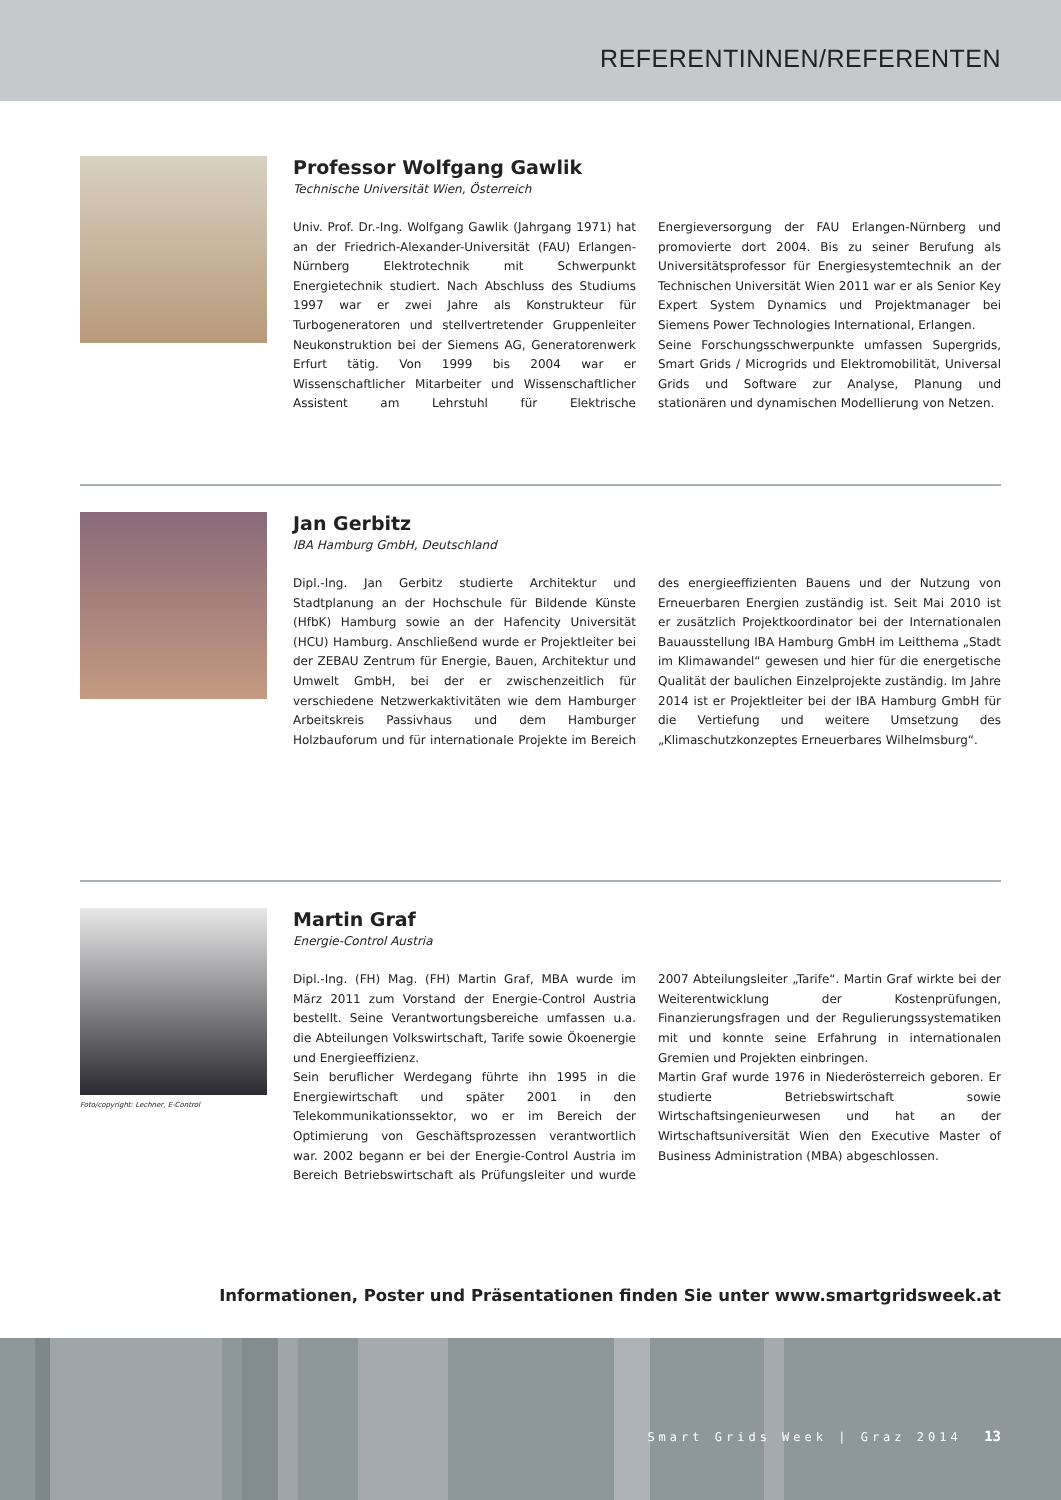REFERENTINNEN/REFERENTEN
Professor Wolfgang Gawlik
Technische Universität Wien, Österreich
Univ. Prof. Dr.-Ing. Wolfgang Gawlik (Jahrgang 1971) hat an der Friedrich-Alexander-Universität (FAU) Erlangen-Nürnberg Elektrotechnik mit Schwerpunkt Energietechnik studiert. Nach Abschluss des Studiums 1997 war er zwei Jahre als Konstrukteur für Turbogeneratoren und stellvertretender Gruppenleiter Neukonstruktion bei der Siemens AG, Generatorenwerk Erfurt tätig. Von 1999 bis 2004 war er Wissenschaftlicher Mitarbeiter und Wissenschaftlicher Assistent am Lehrstuhl für Elektrische Energieversorgung der FAU Erlangen-Nürnberg und promovierte dort 2004. Bis zu seiner Berufung als Universitätsprofessor für Energiesystemtechnik an der Technischen Universität Wien 2011 war er als Senior Key Expert System Dynamics und Projektmanager bei Siemens Power Technologies International, Erlangen.
Seine Forschungsschwerpunkte umfassen Supergrids, Smart Grids / Microgrids und Elektromobilität, Universal Grids und Software zur Analyse, Planung und stationären und dynamischen Modellierung von Netzen.
Jan Gerbitz
IBA Hamburg GmbH, Deutschland
Dipl.-Ing. Jan Gerbitz studierte Architektur und Stadtplanung an der Hochschule für Bildende Künste (HfbK) Hamburg sowie an der Hafencity Universität (HCU) Hamburg. Anschließend wurde er Projektleiter bei der ZEBAU Zentrum für Energie, Bauen, Architektur und Umwelt GmbH, bei der er zwischenzeitlich für verschiedene Netzwerkaktivitäten wie dem Hamburger Arbeitskreis Passivhaus und dem Hamburger Holzbauforum und für internationale Projekte im Bereich des energieeffizienten Bauens und der Nutzung von Erneuerbaren Energien zuständig ist. Seit Mai 2010 ist er zusätzlich Projektkoordinator bei der Internationalen Bauausstellung IBA Hamburg GmbH im Leitthema „Stadt im Klimawandel“ gewesen und hier für die energetische Qualität der baulichen Einzelprojekte zuständig. Im Jahre 2014 ist er Projektleiter bei der IBA Hamburg GmbH für die Vertiefung und weitere Umsetzung des „Klimaschutzkonzeptes Erneuerbares Wilhelmsburg“.
Foto/copyright: Lechner, E-Control
Martin Graf
Energie-Control Austria
Dipl.-Ing. (FH) Mag. (FH) Martin Graf, MBA wurde im März 2011 zum Vorstand der Energie-Control Austria bestellt. Seine Verantwortungsbereiche umfassen u.a. die Abteilungen Volkswirtschaft, Tarife sowie Ökoenergie und Energieeffizienz.
Sein beruflicher Werdegang führte ihn 1995 in die Energiewirtschaft und später 2001 in den Telekommunikationssektor, wo er im Bereich der Optimierung von Geschäftsprozessen verantwortlich war. 2002 begann er bei der Energie-Control Austria im Bereich Betriebswirtschaft als Prüfungsleiter und wurde 2007 Abteilungsleiter „Tarife“. Martin Graf wirkte bei der Weiterentwicklung der Kostenprüfungen, Finanzierungsfragen und der Regulierungssystematiken mit und konnte seine Erfahrung in internationalen Gremien und Projekten einbringen.
Martin Graf wurde 1976 in Niederösterreich geboren. Er studierte Betriebswirtschaft sowie Wirtschaftsingenieurwesen und hat an der Wirtschaftsuniversität Wien den Executive Master of Business Administration (MBA) abgeschlossen.
Informationen, Poster und Präsentationen finden Sie unter www.smartgridsweek.at
Smart Grids Week | Graz 2014 13